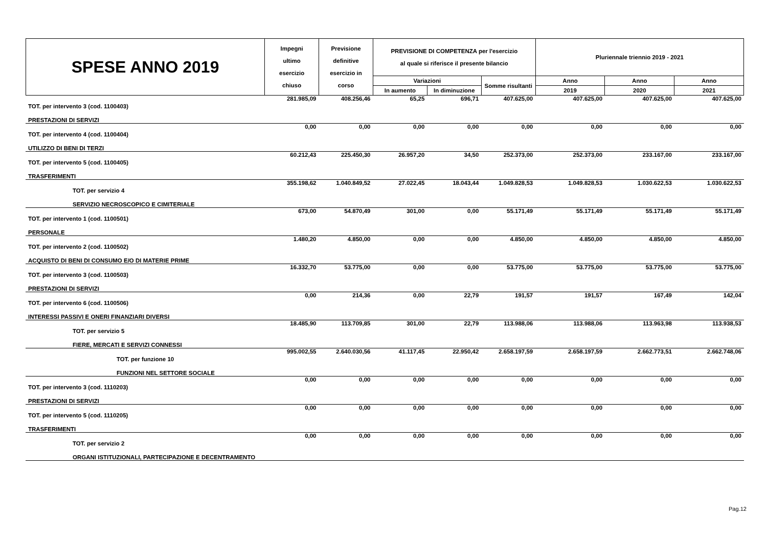| SPESE ANNO 2019 | Impegni ultimo esercizio chiuso | Previsione definitive esercizio in corso | PREVISIONE DI COMPETENZA per l'esercizio al quale si riferisce il presente bilancio | | | Pluriennale triennio 2019 - 2021 | | |
| | | | | | | Anno | Anno | Anno |
| | | | Variazioni | | Somme risultanti | | | |
| | | | In aumento | In diminuzione | | 2019 | 2020 | 2021 |
| TOT. per intervento 3 (cod. 1100403) | 281.985,09 | 408.256,46 | 65,25 | 696,71 | 407.625,00 | 407.625,00 | 407.625,00 | 407.625,00 |
| PRESTAZIONI DI SERVIZI | | | | | | | | |
| TOT. per intervento 4 (cod. 1100404) | 0,00 | 0,00 | 0,00 | 0,00 | 0,00 | 0,00 | 0,00 | 0,00 |
| UTILIZZO DI BENI DI TERZI | | | | | | | | |
| TOT. per intervento 5 (cod. 1100405) | 60.212,43 | 225.450,30 | 26.957,20 | 34,50 | 252.373,00 | 252.373,00 | 233.167,00 | 233.167,00 |
| TRASFERIMENTI | | | | | | | | |
| TOT. per servizio 4 | 355.198,62 | 1.040.849,52 | 27.022,45 | 18.043,44 | 1.049.828,53 | 1.049.828,53 | 1.030.622,53 | 1.030.622,53 |
| SERVIZIO NECROSCOPICO E CIMITERIALE | | | | | | | | |
| TOT. per intervento 1 (cod. 1100501) | 673,00 | 54.870,49 | 301,00 | 0,00 | 55.171,49 | 55.171,49 | 55.171,49 | 55.171,49 |
| PERSONALE | | | | | | | | |
| TOT. per intervento 2 (cod. 1100502) | 1.480,20 | 4.850,00 | 0,00 | 0,00 | 4.850,00 | 4.850,00 | 4.850,00 | 4.850,00 |
| ACQUISTO DI BENI DI CONSUMO E/O DI MATERIE PRIME | | | | | | | | |
| TOT. per intervento 3 (cod. 1100503) | 16.332,70 | 53.775,00 | 0,00 | 0,00 | 53.775,00 | 53.775,00 | 53.775,00 | 53.775,00 |
| PRESTAZIONI DI SERVIZI | | | | | | | | |
| TOT. per intervento 6 (cod. 1100506) | 0,00 | 214,36 | 0,00 | 22,79 | 191,57 | 191,57 | 167,49 | 142,04 |
| INTERESSI PASSIVI E ONERI FINANZIARI DIVERSI | | | | | | | | |
| TOT. per servizio 5 | 18.485,90 | 113.709,85 | 301,00 | 22,79 | 113.988,06 | 113.988,06 | 113.963,98 | 113.938,53 |
| FIERE, MERCATI E SERVIZI CONNESSI | | | | | | | | |
| TOT. per funzione 10 | 995.002,55 | 2.640.030,56 | 41.117,45 | 22.950,42 | 2.658.197,59 | 2.658.197,59 | 2.662.773,51 | 2.662.748,06 |
| FUNZIONI NEL SETTORE SOCIALE | | | | | | | | |
| TOT. per intervento 3 (cod. 1110203) | 0,00 | 0,00 | 0,00 | 0,00 | 0,00 | 0,00 | 0,00 | 0,00 |
| PRESTAZIONI DI SERVIZI | | | | | | | | |
| TOT. per intervento 5 (cod. 1110205) | 0,00 | 0,00 | 0,00 | 0,00 | 0,00 | 0,00 | 0,00 | 0,00 |
| TRASFERIMENTI | | | | | | | | |
| TOT. per servizio 2 | 0,00 | 0,00 | 0,00 | 0,00 | 0,00 | 0,00 | 0,00 | 0,00 |
| ORGANI ISTITUZIONALI, PARTECIPAZIONE E DECENTRAMENTO | | | | | | | | |
Pag.12